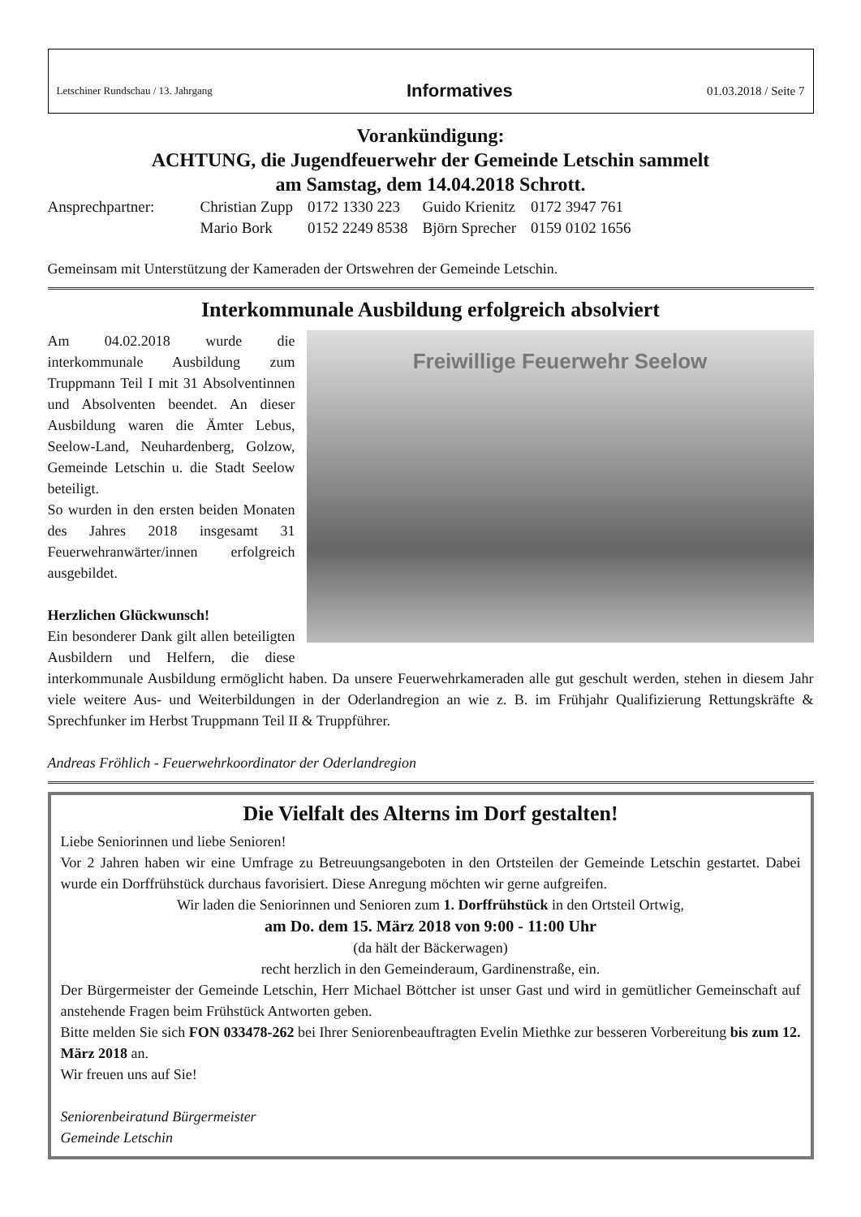Letschiner Rundschau / 13. Jahrgang Informatives 01.03.2018 / Seite 7
Vorankündigung:
ACHTUNG, die Jugendfeuerwehr der Gemeinde Letschin sammelt
am Samstag, dem 14.04.2018 Schrott.
| Ansprechpartner: | Christian Zupp | 0172 1330 223 | Guido Krienitz | 0172 3947 761 |
| | Mario Bork | 0152 2249 8538 | Björn Sprecher | 0159 0102 1656 |
Gemeinsam mit Unterstützung der Kameraden der Ortswehren der Gemeinde Letschin.
Interkommunale Ausbildung erfolgreich absolviert
Freiwillige Feuerwehr Seelow
Am 04.02.2018 wurde die interkommunale Ausbildung zum Truppmann Teil I mit 31 Absolventinnen und Absolventen beendet. An dieser Ausbildung waren die Ämter Lebus, Seelow-Land, Neuhardenberg, Golzow, Gemeinde Letschin u. die Stadt Seelow beteiligt.
So wurden in den ersten beiden Monaten des Jahres 2018 insgesamt 31 Feuerwehranwärter/innen erfolgreich ausgebildet.
Herzlichen Glückwunsch!
Ein besonderer Dank gilt allen beteiligten Ausbildern und Helfern, die diese interkommunale Ausbildung ermöglicht haben. Da unsere Feuerwehrkameraden alle gut geschult werden, stehen in diesem Jahr viele weitere Aus- und Weiterbildungen in der Oderlandregion an wie z. B. im Frühjahr Qualifizierung Rettungskräfte & Sprechfunker im Herbst Truppmann Teil II & Truppführer.
Andreas Fröhlich - Feuerwehrkoordinator der Oderlandregion
Die Vielfalt des Alterns im Dorf gestalten!
Liebe Seniorinnen und liebe Senioren!
Vor 2 Jahren haben wir eine Umfrage zu Betreuungsangeboten in den Ortsteilen der Gemeinde Letschin gestartet. Dabei wurde ein Dorffrühstück durchaus favorisiert. Diese Anregung möchten wir gerne aufgreifen.
Wir laden die Seniorinnen und Senioren zum 1. Dorffrühstück in den Ortsteil Ortwig,
am Do. dem 15. März 2018 von 9:00 - 11:00 Uhr
(da hält der Bäckerwagen)
recht herzlich in den Gemeinderaum, Gardinenstraße, ein.
Der Bürgermeister der Gemeinde Letschin, Herr Michael Böttcher ist unser Gast und wird in gemütlicher Gemeinschaft auf anstehende Fragen beim Frühstück Antworten geben.
Bitte melden Sie sich FON 033478-262 bei Ihrer Seniorenbeauftragten Evelin Miethke zur besseren Vorbereitung bis zum 12. März 2018 an.
Wir freuen uns auf Sie!
Seniorenbeiratund Bürgermeister
Gemeinde Letschin